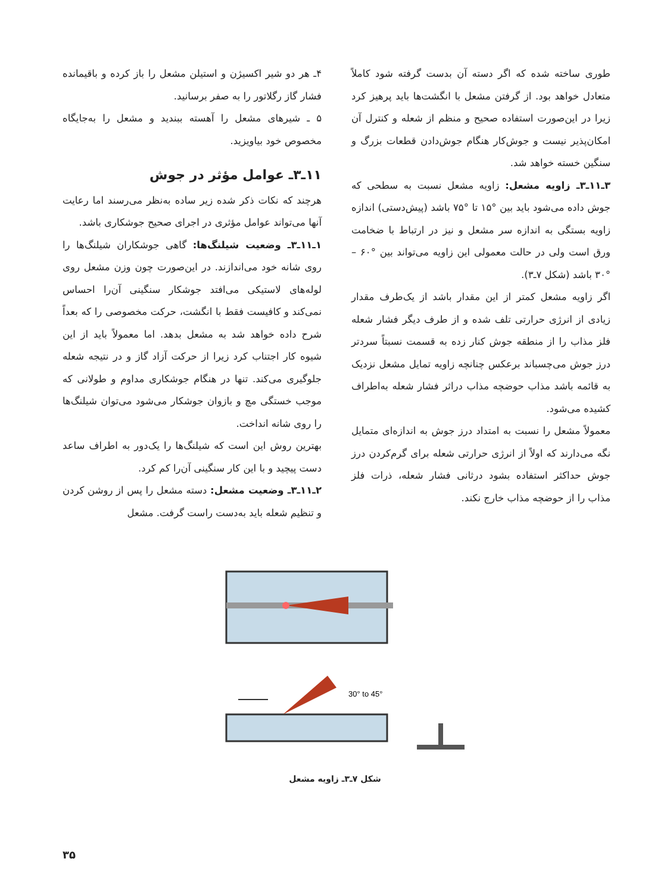۴ـ هر دو شیر اکسیژن و استیلن مشعل را باز کرده و باقیمانده فشار گاز رگلاتور را به صفر برسانید.
۵ ـ شیرهای مشعل را آهسته ببندید و مشعل را به‌جایگاه مخصوص خود بیاویزید.
۱۱ـ۳ـ عوامل مؤثر در جوش
هرچند که نکات ذکر شده زیر ساده به‌نظر می‌رسند اما رعایت آنها می‌تواند عوامل مؤثری در اجرای صحیح جوشکاری باشد.
۱ـ۱۱ـ۳ـ وضعیت شیلنگ‌ها: گاهی جوشکاران شیلنگ‌ها را روی شانه خود می‌اندازند. در این‌صورت چون وزن مشعل روی لوله‌های لاستیکی می‌افتد جوشکار سنگینی آن‌را احساس نمی‌کند و کافیست فقط با انگشت، حرکت مخصوصی را که بعداً شرح داده خواهد شد به مشعل بدهد. اما معمولاً باید از این شیوه کار اجتناب کرد زیرا از حرکت آزاد گاز و در نتیجه شعله جلوگیری می‌کند. تنها در هنگام جوشکاری مداوم و طولانی که موجب خستگی مچ و بازوان جوشکار می‌شود می‌توان شیلنگ‌ها را روی شانه انداخت.
بهترین روش این است که شیلنگ‌ها را یک‌دور به اطراف ساعد دست پیچید و با این کار سنگینی آن‌را کم کرد.
۲ـ۱۱ـ۳ـ وضعیت مشعل: دسته مشعل را پس از روشن کردن و تنظیم شعله باید به‌دست راست گرفت. مشعل
طوری ساخته شده که اگر دسته آن بدست گرفته شود کاملاً متعادل خواهد بود. از گرفتن مشعل با انگشت‌ها باید پرهیز کرد زیرا در این‌صورت استفاده صحیح و منظم از شعله و کنترل آن امکان‌پذیر نیست و جوش‌کار هنگام جوش‌دادن قطعات بزرگ و سنگین خسته خواهد شد.
۳ـ۱۱ـ۳ـ زاویه مشعل: زاویه مشعل نسبت به سطحی که جوش داده می‌شود باید بین °۱۵ تا °۷۵ باشد (پیش‌دستی) اندازه زاویه بستگی به اندازه سر مشعل و نیز در ارتباط با ضخامت ورق است ولی در حالت معمولی این زاویه می‌تواند بین °۶۰ – °۳۰ باشد (شکل ۷ـ۳).
اگر زاویه مشعل کمتر از این مقدار باشد از یک‌طرف مقدار زیادی از انرژی حرارتی تلف شده و از طرف دیگر فشار شعله فلز مذاب را از منطقه جوش کنار زده به قسمت نسبتاً سردتر درز جوش می‌چسباند برعکس چنانچه زاویه تمایل مشعل نزدیک به قائمه باشد مذاب حوضچه مذاب دراثر فشار شعله به‌اطراف کشیده می‌شود.
معمولاً مشعل را نسبت به امتداد درز جوش به اندازه‌ای متمایل نگه می‌دارند که اولاً از انرژی حرارتی شعله برای گرم‌کردن درز جوش حداکثر استفاده بشود درثانی فشار شعله، ذرات فلز مذاب را از حوضچه مذاب خارج نکند.
30° to 45°
شکل ۷ـ۳ـ زاویه مشعل
۳۵